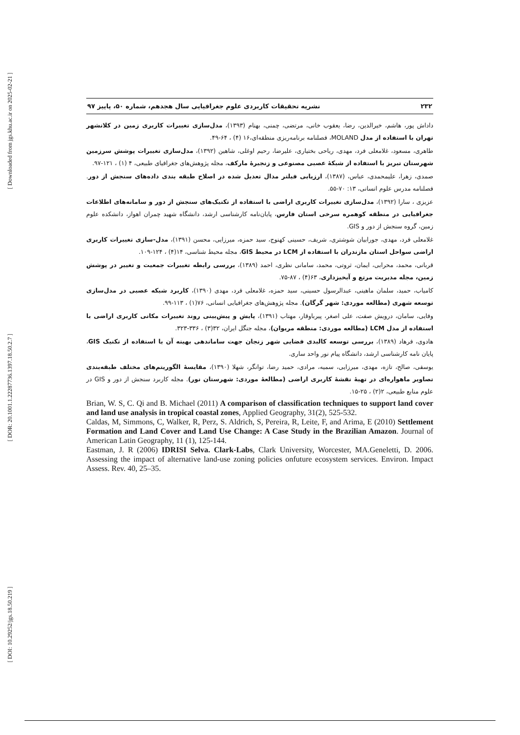[ Downloaded from jgs.khu.ac.ir on 2025-02-21 ]
[ DOR: 20.1001.1.22287736.1397.18.50.2.7 ]
[ DOI: 10.29252/jgs.18.50.219 ]
۲۳۲ نشریه تحقیقات کاربردی علوم جغرافیایی سال هجدهم، شماره ۵۰، پاییز ۹۷
داداش پور، هاشم، خیرالدین، رضا، یعقوب خانی، مرتضی، چمنی، بهنام (۱۳۹۳)، مدل‌سازی تغییرات کاربری زمین در کلانشهر تهران با استفاده از مدل MOLAND، فصلنامه برنامه‌ریزی منطقه‌ای،۱۶ (۴) ، ۶۴-۴۹.
طاهری، مسعود، غلامعلی فرد، مهدی، ریاحی بختیاری، علیرضا، رحیم اوغلی، شاهین (۱۳۹۲)، مدل‌سازی تغییرات پوشش سرزمین شهرستان تبریز با استفاده از شبکۀ عصبی مصنوعی و زنجیرۀ مارکف، مجله پژوهش‌های جغرافیای طبیعی، ۴ (۱) ، ۱۲۱-۹۷.
صمدی، زهرا، علیمحمدی، عباس، (۱۳۸۷)، ارزیابی فیلتر مدال تعدیل شده در اصلاح طبقه بندی داده‌های سنجش از دور. فصلنامه مدرس علوم انسانی، ۱۳: ۷۰-۵۵.
عزیزی ، سارا (۱۳۹۲)، مدل‌سازی تغییرات کاربری اراضی با استفاده از تکنیک‌های سنجش از دور و سامانه‌های اطلاعات جغرافیایی در منطقه کوهمره سرخی استان فارس، پایان‌نامه کارشناسی ارشد، دانشگاه شهید چمران اهواز، دانشکده علوم زمین، گروه سنجش از دور و GIS.
غلامعلی فرد، مهدی، جورابیان شوشتری، شریف، حسینی کهنوج، سید حمزه، میرزایی، محسن (۱۳۹۱)، مدل-سازی تغییرات کاربری اراضی سواحل استان مازندران با استفاده از LCM در محیط GIS، مجله محیط شناسی، ۱۴(۴) ، ۱۲۴-۱۰۹.
قربانی، محمد، محرابی، ایمان، ثروتی، محمد، سامانی نظری، احمد (۱۳۸۹)، بررسی رابطه تغییرات جمعیت و تغییر در پوشش زمین، مجله مدیریت مرتع و آبخیزداری، ۶۳(۴) ، ۸۷-۷۵.
کامیاب، حمید، سلمان ماهینی، عبدالرسول حسینی، سید حمزه، غلامعلی فرد، مهدی (۱۳۹۰)، کاربرد شبکه عصبی در مدل‌سازی توسعه شهری (مطالعه موردی: شهر گرگان). مجله پژوهش‌های جغرافیایی انسانی، ۷۶(۱) ، ۱۱۳-۹۹.
وفایی، سامان، درویش صفت، علی اصغر، پیرباوقار، مهتاب (۱۳۹۱)، پایش و پیش‌بینی روند تغییرات مکانی کاربری اراضی با استفاده از مدل LCM (مطالعه موردی: منطقه مریوان)، مجله جنگل ایران، ۳۲(۳) ، ۳۳۶-۳۲۳.
هادوی، فرهاد (۱۳۸۹)، بررسی توسعه کالبدی فضایی شهر زنجان جهت ساماندهی بهینه آن با استفاده از تکنیک GIS، پایان نامه کارشناسی ارشد، دانشگاه پیام نور واحد ساری.
یوسفی، صالح، تازه، مهدی، میرزایی، سمیه، مرادی، حمید رضا، توانگر، شهلا (۱۳۹۰)، مقایسۀ الگوریتم‌های مختلف طبقه‌بندی تصاویر ماهواره‌ای در تهیۀ نقشۀ کاربری اراضی (مطالعۀ موردی: شهرستان نور). مجله کاربرد سنجش از دور و GIS در علوم منابع طبیعی، ۲(۲) ، ۲۵-۱۵.
Brian, W. S, C. Qi and B. Michael (2011) A comparison of classification techniques to support land cover and land use analysis in tropical coastal zones, Applied Geography, 31(2), 525-532.
Caldas, M, Simmons, C, Walker, R, Perz, S. Aldrich, S, Pereira, R, Leite, F, and Arima, E (2010) Settlement Formation and Land Cover and Land Use Change: A Case Study in the Brazilian Amazon. Journal of American Latin Geography, 11 (1), 125-144.
Eastman, J. R (2006) IDRISI Selva. Clark-Labs, Clark University, Worcester, MA.Geneletti, D. 2006. Assessing the impact of alternative land-use zoning policies onfuture ecosystem services. Environ. Impact Assess. Rev. 40, 25–35.